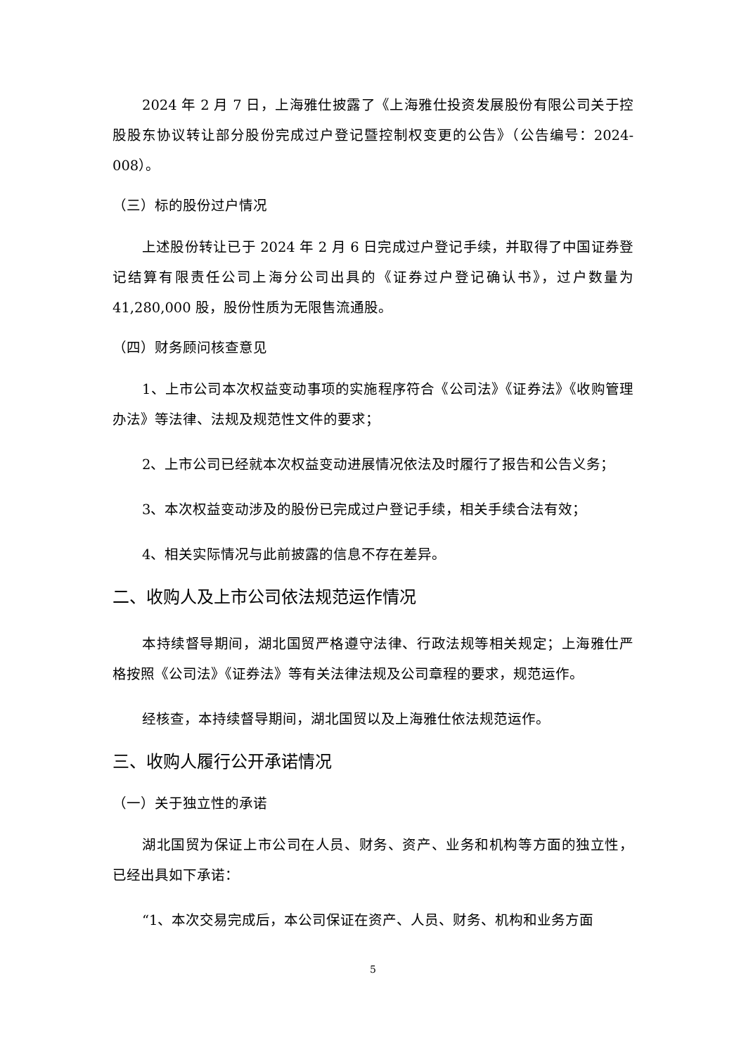2024 年 2 月 7 日，上海雅仕披露了《上海雅仕投资发展股份有限公司关于控股股东协议转让部分股份完成过户登记暨控制权变更的公告》（公告编号：2024-008）。
（三）标的股份过户情况
上述股份转让已于 2024 年 2 月 6 日完成过户登记手续，并取得了中国证券登记结算有限责任公司上海分公司出具的《证券过户登记确认书》，过户数量为 41,280,000 股，股份性质为无限售流通股。
（四）财务顾问核查意见
1、上市公司本次权益变动事项的实施程序符合《公司法》《证券法》《收购管理办法》等法律、法规及规范性文件的要求；
2、上市公司已经就本次权益变动进展情况依法及时履行了报告和公告义务；
3、本次权益变动涉及的股份已完成过户登记手续，相关手续合法有效；
4、相关实际情况与此前披露的信息不存在差异。
二、收购人及上市公司依法规范运作情况
本持续督导期间，湖北国贸严格遵守法律、行政法规等相关规定；上海雅仕严格按照《公司法》《证券法》等有关法律法规及公司章程的要求，规范运作。
经核查，本持续督导期间，湖北国贸以及上海雅仕依法规范运作。
三、收购人履行公开承诺情况
（一）关于独立性的承诺
湖北国贸为保证上市公司在人员、财务、资产、业务和机构等方面的独立性，已经出具如下承诺：
“1、本次交易完成后，本公司保证在资产、人员、财务、机构和业务方面
5